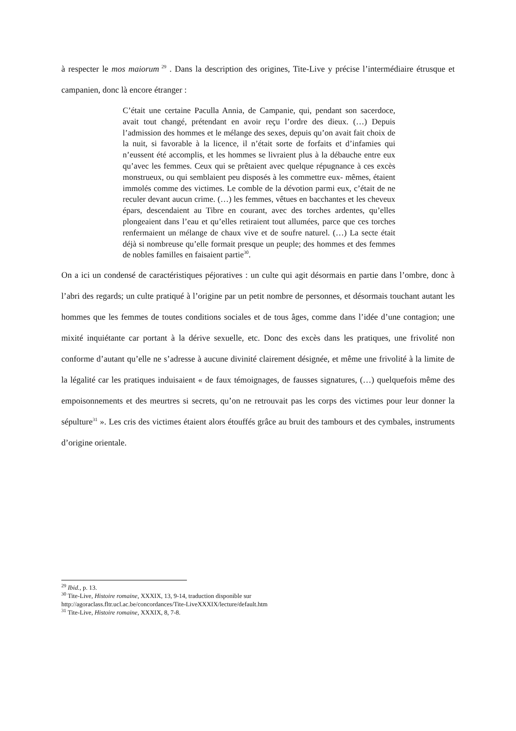à respecter le mos maiorum<sup>29</sup> . Dans la description des origines, Tite-Live y précise l’intermédiaire étrusque et campanien, donc là encore étranger :
C’était une certaine Paculla Annia, de Campanie, qui, pendant son sacerdoce, avait tout changé, prétendant en avoir reçu l’ordre des dieux. (…) Depuis l’admission des hommes et le mélange des sexes, depuis qu’on avait fait choix de la nuit, si favorable à la licence, il n’était sorte de forfaits et d’infamies qui n’eussent été accomplis, et les hommes se livraient plus à la débauche entre eux qu’avec les femmes. Ceux qui se prêtaient avec quelque répugnance à ces excès monstrueux, ou qui semblaient peu disposés à les commettre eux- mêmes, étaient immolés comme des victimes. Le comble de la dévotion parmi eux, c’était de ne reculer devant aucun crime. (…) les femmes, vêtues en bacchantes et les cheveux épars, descendaient au Tibre en courant, avec des torches ardentes, qu’elles plongeaient dans l’eau et qu’elles retiraient tout allumées, parce que ces torches renfermaient un mélange de chaux vive et de soufre naturel. (…) La secte était déjà si nombreuse qu’elle formait presque un peuple; des hommes et des femmes de nobles familles en faisaient partie<sup>30</sup>.
On a ici un condensé de caractéristiques péjoratives : un culte qui agit désormais en partie dans l’ombre, donc à l’abri des regards; un culte pratiqué à l’origine par un petit nombre de personnes, et désormais touchant autant les hommes que les femmes de toutes conditions sociales et de tous âges, comme dans l’idée d’une contagion; une mixité inquiétante car portant à la dérive sexuelle, etc. Donc des excès dans les pratiques, une frivolité non conforme d’autant qu’elle ne s’adresse à aucune divinité clairement désignée, et même une frivolité à la limite de la légalité car les pratiques induisaient « de faux témoignages, de fausses signatures, (…) quelquefois même des empoisonnements et des meurtres si secrets, qu’on ne retrouvait pas les corps des victimes pour leur donner la sépulture<sup>31</sup> ». Les cris des victimes étaient alors étouffés grâce au bruit des tambours et des cymbales, instruments d’origine orientale.
<sup>29</sup> Ibid., p. 13.
<sup>30</sup> Tite-Live, Histoire romaine, XXXIX, 13, 9-14, traduction disponible sur
http://agoraclass.fltr.ucl.ac.be/concordances/Tite-LiveXXXIX/lecture/default.htm
<sup>31</sup> Tite-Live, Histoire romaine, XXXIX, 8, 7-8.